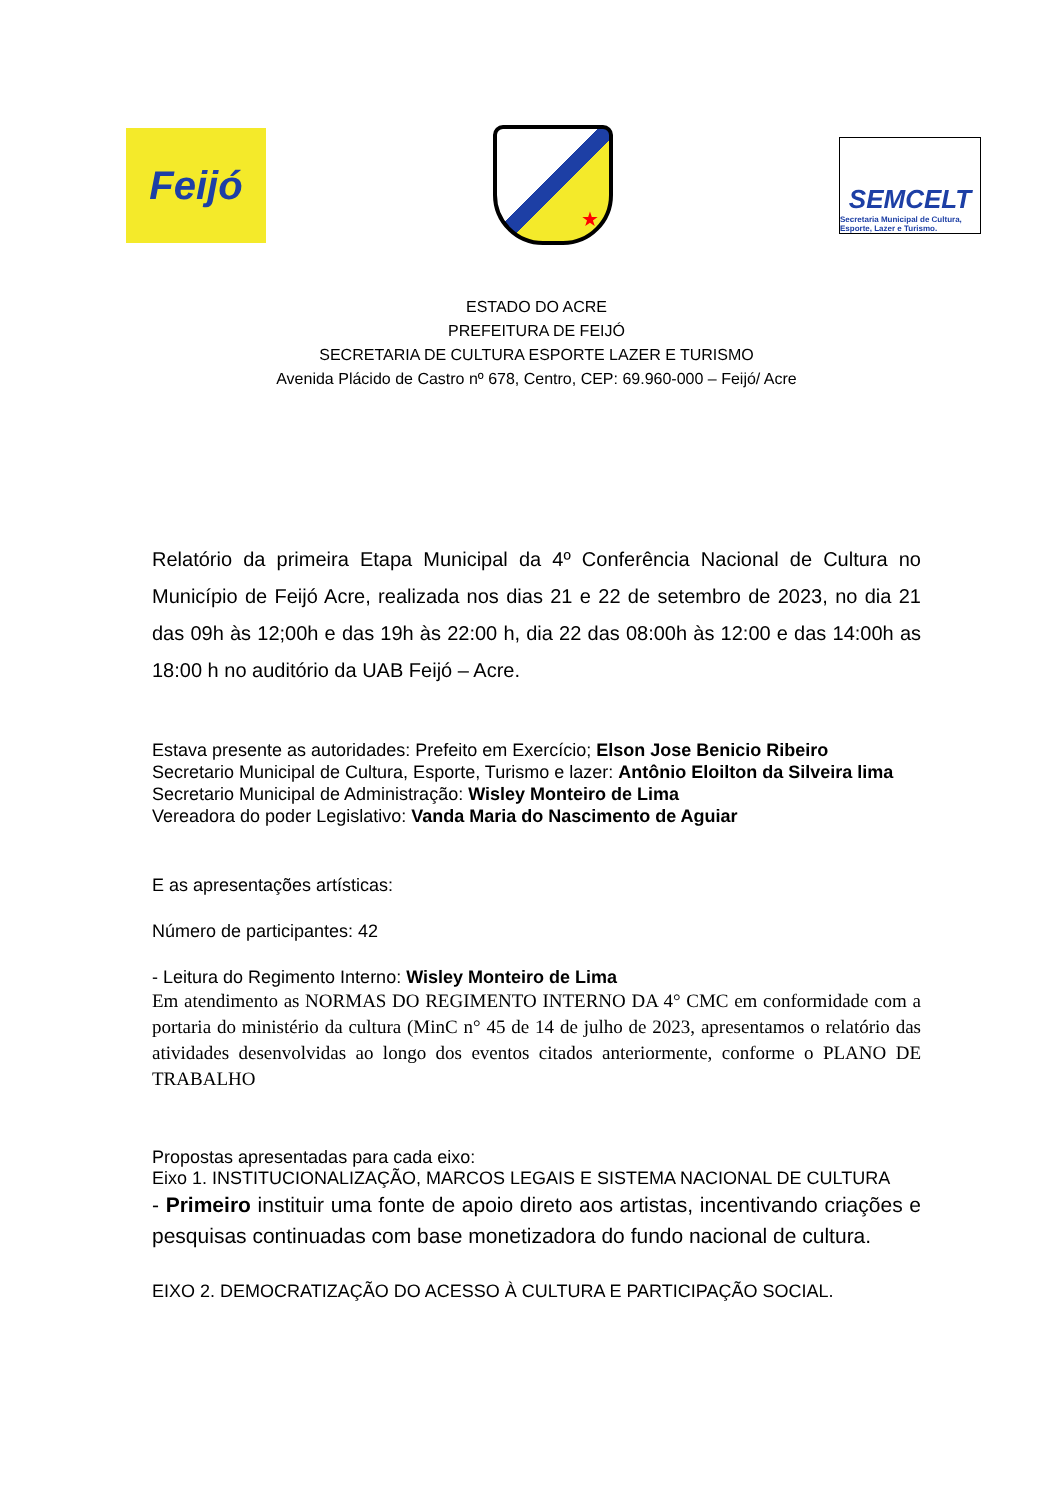Feijó
★
SEMCELT
Secretaria Municipal de Cultura, Esporte, Lazer e Turismo.
ESTADO DO ACRE
PREFEITURA DE FEIJÓ
SECRETARIA DE CULTURA ESPORTE LAZER E TURISMO
Avenida Plácido de Castro nº 678, Centro, CEP: 69.960-000 – Feijó/ Acre
Relatório da primeira Etapa Municipal da 4º Conferência Nacional de Cultura no Município de Feijó Acre, realizada nos dias 21 e 22 de setembro de 2023, no dia 21 das 09h às 12;00h e das 19h às 22:00 h, dia 22 das 08:00h às 12:00 e das 14:00h as 18:00 h no auditório da UAB Feijó – Acre.
Estava presente as autoridades: Prefeito em Exercício; Elson Jose Benicio Ribeiro
Secretario Municipal de Cultura, Esporte, Turismo e lazer: Antônio Eloilton da Silveira lima
Secretario Municipal de Administração: Wisley Monteiro de Lima
Vereadora do poder Legislativo: Vanda Maria do Nascimento de Aguiar
E as apresentações artísticas:
Número de participantes: 42
- Leitura do Regimento Interno: Wisley Monteiro de Lima
Em atendimento as NORMAS DO REGIMENTO INTERNO DA 4° CMC em conformidade com a portaria do ministério da cultura (MinC n° 45 de 14 de julho de 2023, apresentamos o relatório das atividades desenvolvidas ao longo dos eventos citados anteriormente, conforme o PLANO DE TRABALHO
Propostas apresentadas para cada eixo:
Eixo 1. INSTITUCIONALIZAÇÃO, MARCOS LEGAIS E SISTEMA NACIONAL DE CULTURA
- Primeiro instituir uma fonte de apoio direto aos artistas, incentivando criações e pesquisas continuadas com base monetizadora do fundo nacional de cultura.
EIXO 2. DEMOCRATIZAÇÃO DO ACESSO À CULTURA E PARTICIPAÇÃO SOCIAL.